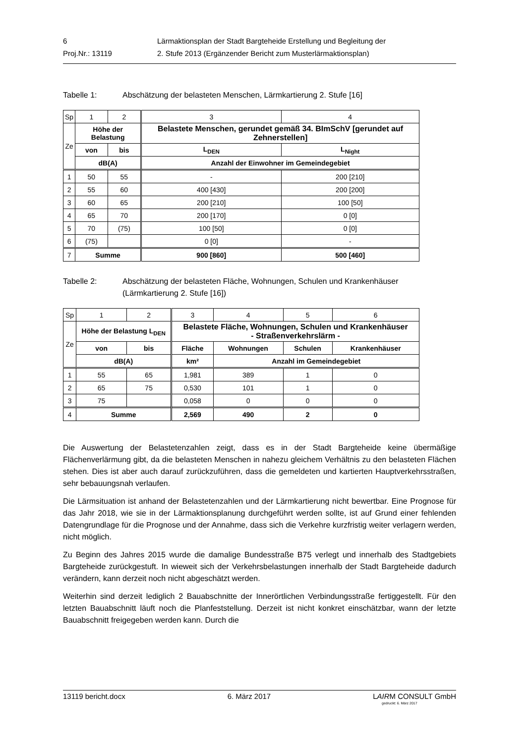| 6 | Lärmaktionsplan der Stadt Bargteheide Erstellung und Begleitung der |
| Proj.Nr.: 13119 | 2. Stufe 2013 (Ergänzender Bericht zum Musterlärmaktionsplan) |
Tabelle 1: Abschätzung der belasteten Menschen, Lärmkartierung 2. Stufe [16]
| Sp | 1 | 2 | 3 | 4 |
| Ze | Höhe der Belastung | | Belastete Menschen, gerundet gemäß 34. BImSchV [gerundet auf Zehnerstellen] | |
| | von | bis | L<sub>DEN</sub> | L<sub>Night</sub> |
| | dB(A) | | Anzahl der Einwohner im Gemeindegebiet | |
| 1 | 50 | 55 | - | 200 [210] |
| 2 | 55 | 60 | 400 [430] | 200 [200] |
| 3 | 60 | 65 | 200 [210] | 100 [50] |
| 4 | 65 | 70 | 200 [170] | 0 [0] |
| 5 | 70 | (75) | 100 [50] | 0 [0] |
| 6 | (75) | | 0 [0] | - |
| 7 | Summe | | 900 [860] | 500 [460] |
Tabelle 2: Abschätzung der belasteten Fläche, Wohnungen, Schulen und Krankenhäuser (Lärmkartierung 2. Stufe [16])
| Sp | 1 | 2 | 3 | 4 | 5 | 6 |
| Ze | Höhe der Belastung L<sub>DEN</sub> | | Belastete Fläche, Wohnungen, Schulen und Krankenhäuser - Straßenverkehrslärm - | | | |
| | von | bis | Fläche | Wohnungen | Schulen | Krankenhäuser |
| | dB(A) | | km² | Anzahl im Gemeindegebiet | | |
| 1 | 55 | 65 | 1,981 | 389 | 1 | 0 |
| 2 | 65 | 75 | 0,530 | 101 | 1 | 0 |
| 3 | 75 | | 0,058 | 0 | 0 | 0 |
| 4 | Summe | | 2,569 | 490 | 2 | 0 |
Die Auswertung der Belastetenzahlen zeigt, dass es in der Stadt Bargteheide keine übermäßige Flächenverlärmung gibt, da die belasteten Menschen in nahezu gleichem Verhältnis zu den belasteten Flächen stehen. Dies ist aber auch darauf zurückzuführen, dass die gemeldeten und kartierten Hauptverkehrsstraßen, sehr bebauungsnah verlaufen.
Die Lärmsituation ist anhand der Belastetenzahlen und der Lärmkartierung nicht bewertbar. Eine Prognose für das Jahr 2018, wie sie in der Lärmaktionsplanung durchgeführt werden sollte, ist auf Grund einer fehlenden Datengrundlage für die Prognose und der Annahme, dass sich die Verkehre kurzfristig weiter verlagern werden, nicht möglich.
Zu Beginn des Jahres 2015 wurde die damalige Bundesstraße B75 verlegt und innerhalb des Stadtgebiets Bargteheide zurückgestuft. In wieweit sich der Verkehrsbelastungen innerhalb der Stadt Bargteheide dadurch verändern, kann derzeit noch nicht abgeschätzt werden.
Weiterhin sind derzeit lediglich 2 Bauabschnitte der Innerörtlichen Verbindungsstraße fertiggestellt. Für den letzten Bauabschnitt läuft noch die Planfeststellung. Derzeit ist nicht konkret einschätzbar, wann der letzte Bauabschnitt freigegeben werden kann. Durch die
13119 bericht.docx 6. März 2017 LAIRM CONSULT GmbH
gedruckt: 6. März 2017